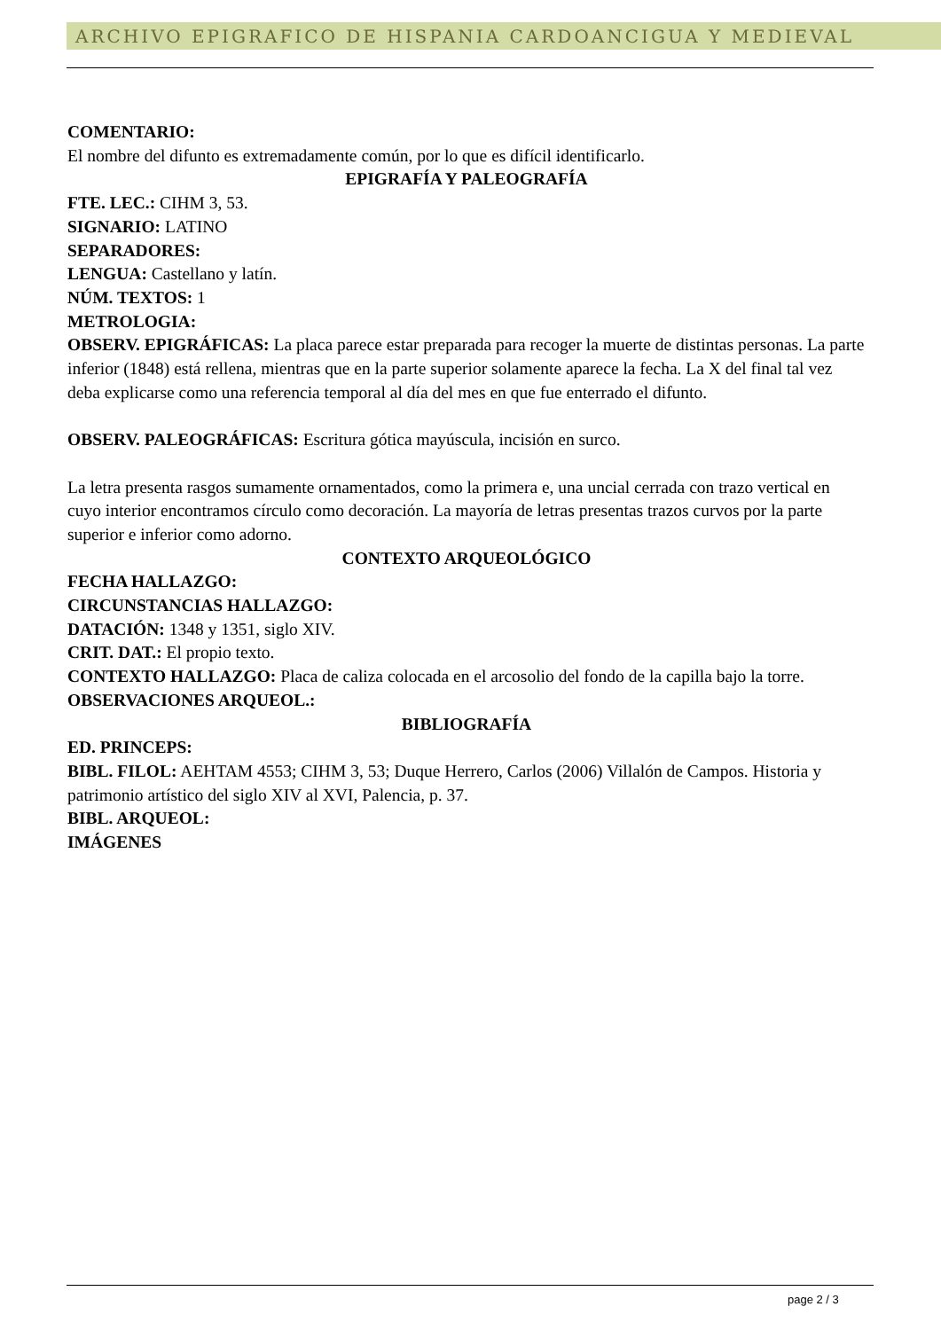ARCHIVO EPIGRAFICO DE HISPANIA CARDOANCIGUA Y MEDIEVAL
COMENTARIO:
El nombre del difunto es extremadamente común, por lo que es difícil identificarlo.
EPIGRAFÍA Y PALEOGRAFÍA
FTE. LEC.: CIHM 3, 53.
SIGNARIO: LATINO
SEPARADORES:
LENGUA: Castellano y latín.
NÚM. TEXTOS: 1
METROLOGIA:
OBSERV. EPIGRÁFICAS: La placa parece estar preparada para recoger la muerte de distintas personas. La parte inferior (1848) está rellena, mientras que en la parte superior solamente aparece la fecha. La X del final tal vez deba explicarse como una referencia temporal al día del mes en que fue enterrado el difunto.
OBSERV. PALEOGRÁFICAS: Escritura gótica mayúscula, incisión en surco.
La letra presenta rasgos sumamente ornamentados, como la primera e, una uncial cerrada con trazo vertical en cuyo interior encontramos círculo como decoración. La mayoría de letras presentas trazos curvos por la parte superior e inferior como adorno.
CONTEXTO ARQUEOLÓGICO
FECHA HALLAZGO:
CIRCUNSTANCIAS HALLAZGO:
DATACIÓN: 1348 y 1351, siglo XIV.
CRIT. DAT.: El propio texto.
CONTEXTO HALLAZGO: Placa de caliza colocada en el arcosolio del fondo de la capilla bajo la torre.
OBSERVACIONES ARQUEOL.:
BIBLIOGRAFÍA
ED. PRINCEPS:
BIBL. FILOL: AEHTAM 4553; CIHM 3, 53; Duque Herrero, Carlos (2006) Villalón de Campos. Historia y patrimonio artístico del siglo XIV al XVI, Palencia, p. 37.
BIBL. ARQUEOL:
IMÁGENES
page 2 / 3